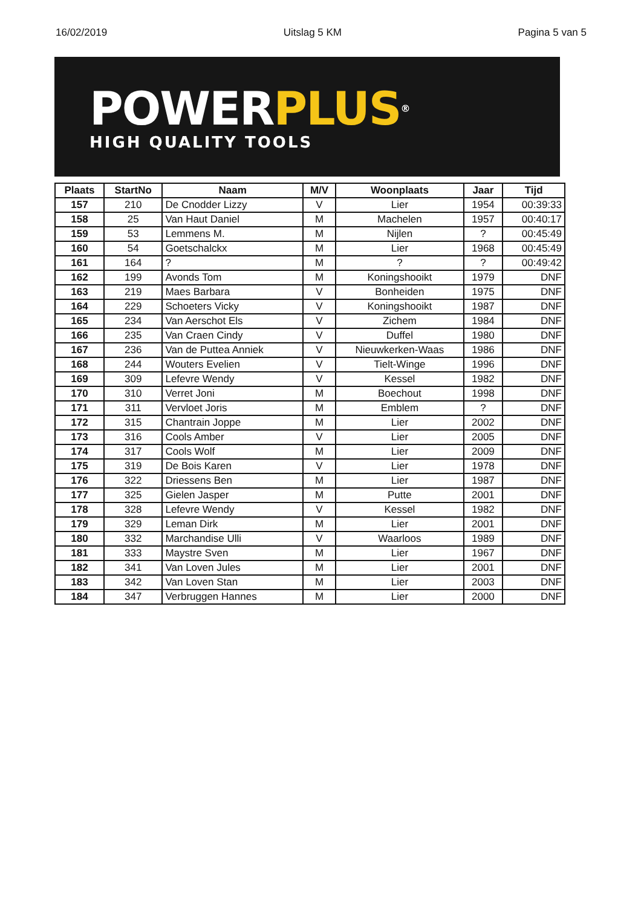16/02/2019 Uitslag 5 KM Pagina 5 van 5
POWER PLUS®
HIGH QUALITY TOOLS
| Plaats | StartNo | Naam | M/V | Woonplaats | Jaar | Tijd |
| --- | --- | --- | --- | --- | --- | --- |
| 157 | 210 | De Cnodder Lizzy | V | Lier | 1954 | 00:39:33 |
| 158 | 25 | Van Haut Daniel | M | Machelen | 1957 | 00:40:17 |
| 159 | 53 | Lemmens M. | M | Nijlen | ? | 00:45:49 |
| 160 | 54 | Goetschalckx | M | Lier | 1968 | 00:45:49 |
| 161 | 164 | ? | M | ? | ? | 00:49:42 |
| 162 | 199 | Avonds Tom | M | Koningshooikt | 1979 | DNF |
| 163 | 219 | Maes Barbara | V | Bonheiden | 1975 | DNF |
| 164 | 229 | Schoeters Vicky | V | Koningshooikt | 1987 | DNF |
| 165 | 234 | Van Aerschot Els | V | Zichem | 1984 | DNF |
| 166 | 235 | Van Craen Cindy | V | Duffel | 1980 | DNF |
| 167 | 236 | Van de Puttea Anniek | V | Nieuwkerken-Waas | 1986 | DNF |
| 168 | 244 | Wouters Evelien | V | Tielt-Winge | 1996 | DNF |
| 169 | 309 | Lefevre Wendy | V | Kessel | 1982 | DNF |
| 170 | 310 | Verret Joni | M | Boechout | 1998 | DNF |
| 171 | 311 | Vervloet Joris | M | Emblem | ? | DNF |
| 172 | 315 | Chantrain Joppe | M | Lier | 2002 | DNF |
| 173 | 316 | Cools Amber | V | Lier | 2005 | DNF |
| 174 | 317 | Cools Wolf | M | Lier | 2009 | DNF |
| 175 | 319 | De Bois Karen | V | Lier | 1978 | DNF |
| 176 | 322 | Driessens Ben | M | Lier | 1987 | DNF |
| 177 | 325 | Gielen Jasper | M | Putte | 2001 | DNF |
| 178 | 328 | Lefevre Wendy | V | Kessel | 1982 | DNF |
| 179 | 329 | Leman Dirk | M | Lier | 2001 | DNF |
| 180 | 332 | Marchandise Ulli | V | Waarloos | 1989 | DNF |
| 181 | 333 | Maystre Sven | M | Lier | 1967 | DNF |
| 182 | 341 | Van Loven Jules | M | Lier | 2001 | DNF |
| 183 | 342 | Van Loven Stan | M | Lier | 2003 | DNF |
| 184 | 347 | Verbruggen Hannes | M | Lier | 2000 | DNF |